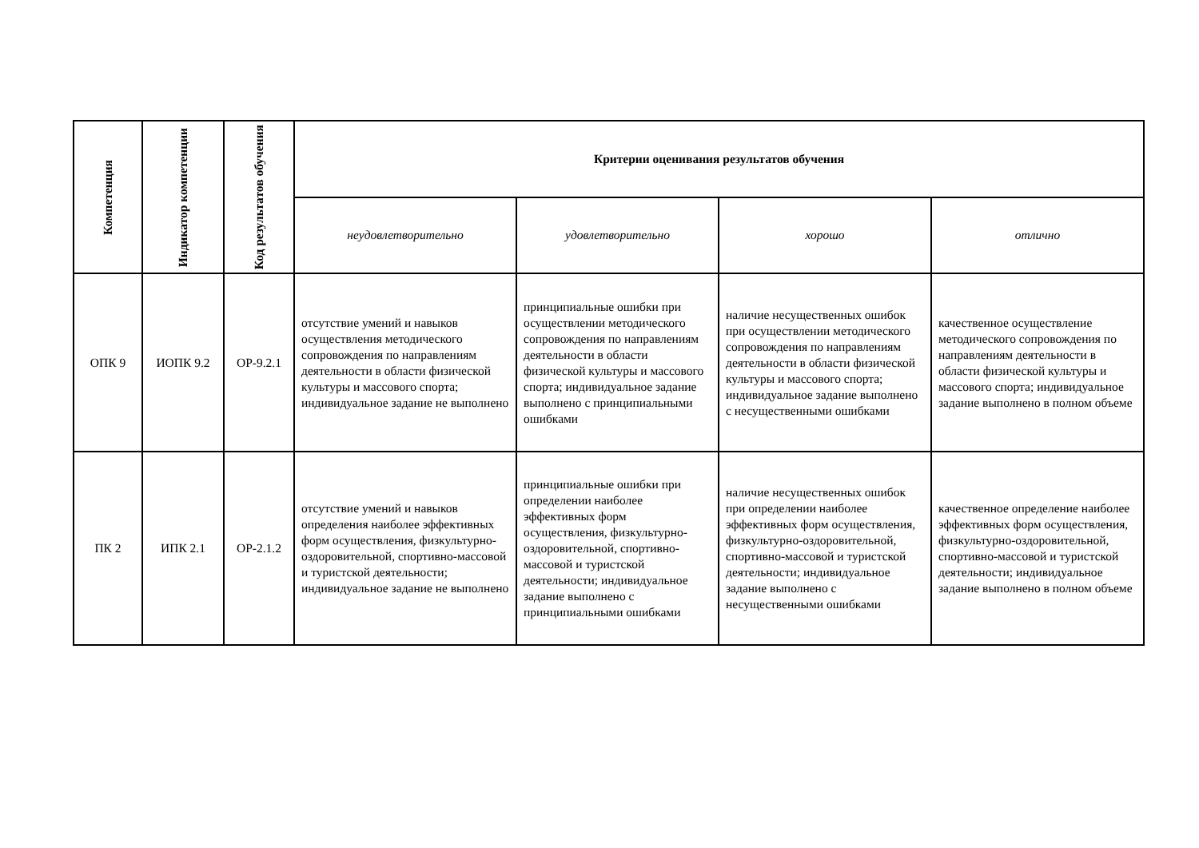| Компетенция | Индикатор компетенции | Код результатов обучения | Критерии оценивания результатов обучения | | | |
| --- | --- | --- | --- | --- | --- | --- |
| | | | неудовлетворительно | удовлетворительно | хорошо | отлично |
| ОПК 9 | ИОПК 9.2 | ОР-9.2.1 | отсутствие умений и навыков осуществления методического сопровождения по направлениям деятельности в области физической культуры и массового спорта; индивидуальное задание не выполнено | принципиальные ошибки при осуществлении методического сопровождения по направлениям деятельности в области физической культуры и массового спорта; индивидуальное задание выполнено с принципиальными ошибками | наличие несущественных ошибок при осуществлении методического сопровождения по направлениям деятельности в области физической культуры и массового спорта; индивидуальное задание выполнено с несущественными ошибками | качественное осуществление методического сопровождения по направлениям деятельности в области физической культуры и массового спорта; индивидуальное задание выполнено в полном объеме |
| ПК 2 | ИПК 2.1 | ОР-2.1.2 | отсутствие умений и навыков определения наиболее эффективных форм осуществления, физкультурно-оздоровительной, спортивно-массовой и туристской деятельности; индивидуальное задание не выполнено | принципиальные ошибки при определении наиболее эффективных форм осуществления, физкультурно-оздоровительной, спортивно-массовой и туристской деятельности; индивидуальное задание выполнено с принципиальными ошибками | наличие несущественных ошибок при определении наиболее эффективных форм осуществления, физкультурно-оздоровительной, спортивно-массовой и туристской деятельности; индивидуальное задание выполнено с несущественными ошибками | качественное определение наиболее эффективных форм осуществления, физкультурно-оздоровительной, спортивно-массовой и туристской деятельности; индивидуальное задание выполнено в полном объеме |